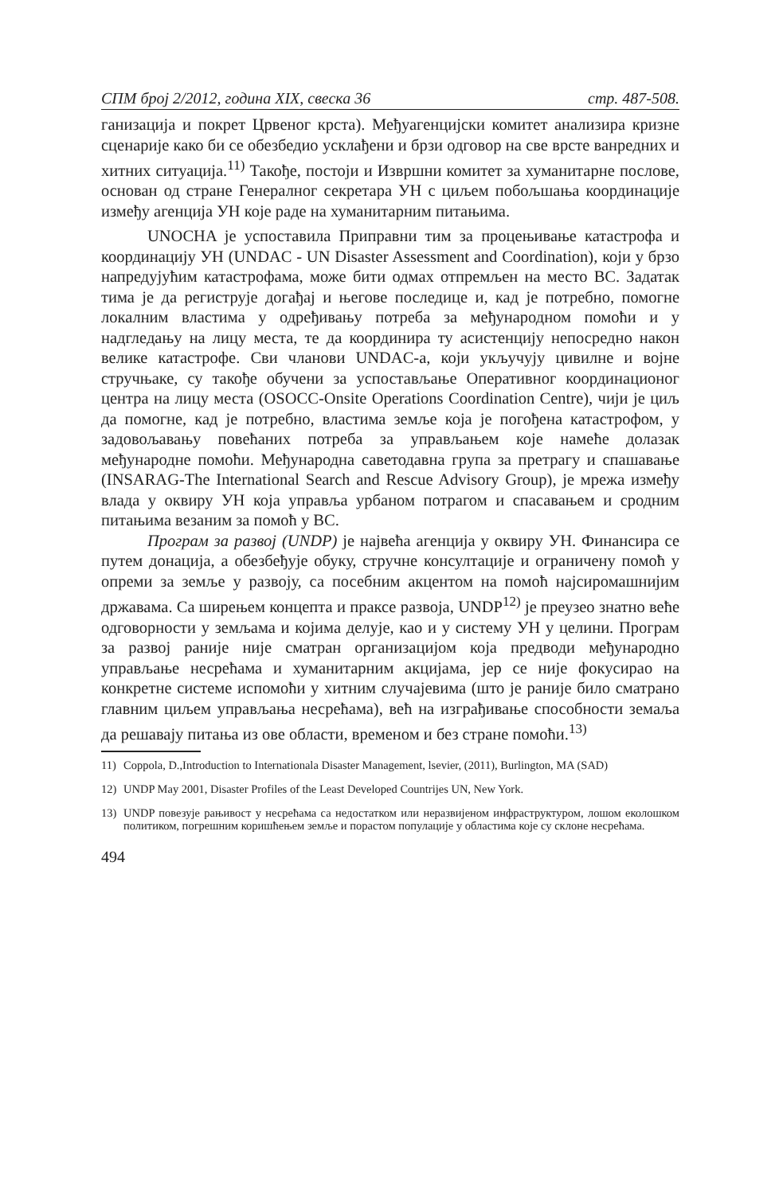СПМ број 2/2012, година XIX, свеска 36 стр. 487-508.
ганизација и покрет Црвеног крста). Међуагенцијски комитет анализира кризне сценарије како би се обезбедио усклађени и брзи одговор на све врсте ванредних и хитних ситуација.<sup>11)</sup> Такође, постоји и Извршни комитет за хуманитарне послове, основан од стране Генералног секретара УН с циљем побољшања координације између агенција УН које раде на хуманитарним питањима.
UNOCHA је успоставила Приправни тим за процењивање катастрофа и координацију УН (UNDAC - UN Disaster Assessment and Coordination), који у брзо напредујућим катастрофама, може бити одмах отпремљен на место ВС. Задатак тима је да региструје догађај и његове последице и, кад је потребно, помогне локалним властима у одређивању потреба за међународном помоћи и у надгледању на лицу места, те да координира ту асистенцију непосредно након велике катастрофе. Сви чланови UNDAC-а, који укључују цивилне и војне стручњаке, су такође обучени за успостављање Оперативног координационог центра на лицу места (OSOCC-Onsite Operations Coordination Centre), чији је циљ да помогне, кад је потребно, властима земље која је погођена катастрофом, у задовољавању повећаних потреба за управљањем које намеће долазак међународне помоћи. Међународна саветодавна група за претрагу и спашавање (INSARAG-The International Search and Rescue Advisory Group), је мрежа између влада у оквиру УН која управља урбаном потрагом и спасавањем и сродним питањима везаним за помоћ у ВС.
Програм за развој (UNDP) је највећа агенција у оквиру УН. Финансира се путем донација, а обезбеђује обуку, стручне консултације и ограничену помоћ у опреми за земље у развоју, са посебним акцентом на помоћ најсиромашнијим државама. Са ширењем концепта и праксе развоја, UNDP<sup>12)</sup> је преузео знатно веће одговорности у земљама и којима делује, као и у систему УН у целини. Програм за развој раније није сматран организацијом која предводи међународно управљање несрећама и хуманитарним акцијама, јер се није фокусирао на конкретне системе испомоћи у хитним случајевима (што је раније било сматрано главним циљем управљања несрећама), већ на изграђивање способности земаља да решавају питања из ове области, временом и без стране помоћи.<sup>13)</sup>
11) Coppola, D.,Introduction to Internationala Disaster Management, lsevier, (2011), Burlington, MA (SAD)
12) UNDP May 2001, Disaster Profiles of the Least Developed Countrijes UN, New York.
13) UNDP повезује рањивост у несрећама са недостатком или неразвијеном инфраструктуром, лошом еколошком политиком, погрешним коришћењем земље и порастом популације у областима које су склоне несрећама.
494